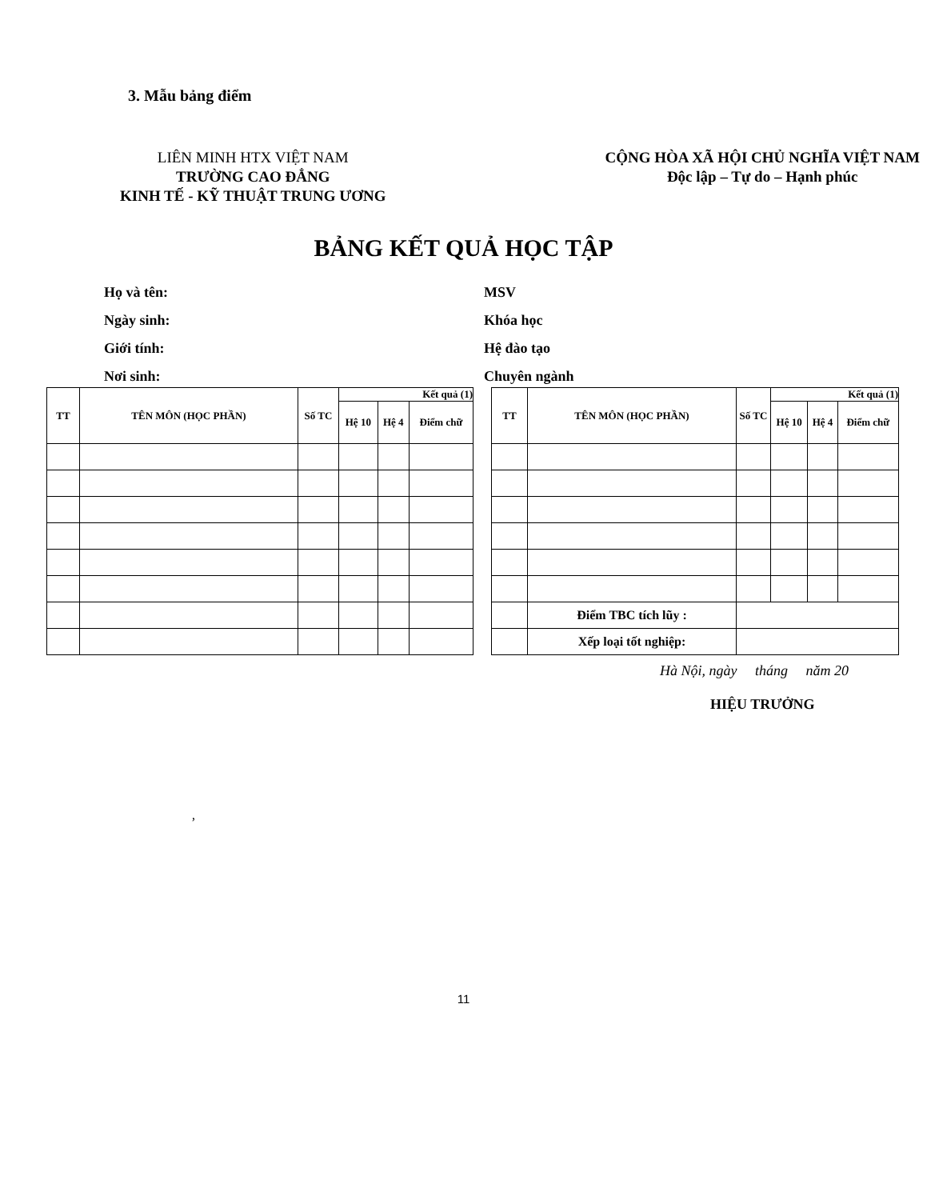3. Mẫu bảng điểm
LIÊN MINH HTX VIỆT NAM
TRƯỜNG CAO ĐẲNG
KINH TẾ - KỸ THUẬT TRUNG ƯƠNG
CỘNG HÒA XÃ HỘI CHỦ NGHĨA VIỆT NAM
Độc lập – Tự do – Hạnh phúc
BẢNG KẾT QUẢ HỌC TẬP
Họ và tên:
Ngày sinh:
Giới tính:
Nơi sinh:
MSV
Khóa học
Hệ đào tạo
Chuyên ngành
| TT | TÊN MÔN (HỌC PHẦN) | Số TC | Kết quả (1) | | |
| --- | --- | --- | --- | --- | --- |
| | | | Hệ 10 | Hệ 4 | Điểm chữ |
| TT | TÊN MÔN (HỌC PHẦN) | Số TC | Kết quả (1) | | |
| --- | --- | --- | --- | --- | --- |
| | | | Hệ 10 | Hệ 4 | Điểm chữ |
| | Điểm TBC tích lũy : | | | | |
| | Xếp loại tốt nghiệp: | | | | |
Hà Nội, ngày tháng năm 20
HIỆU TRƯỞNG
,
11